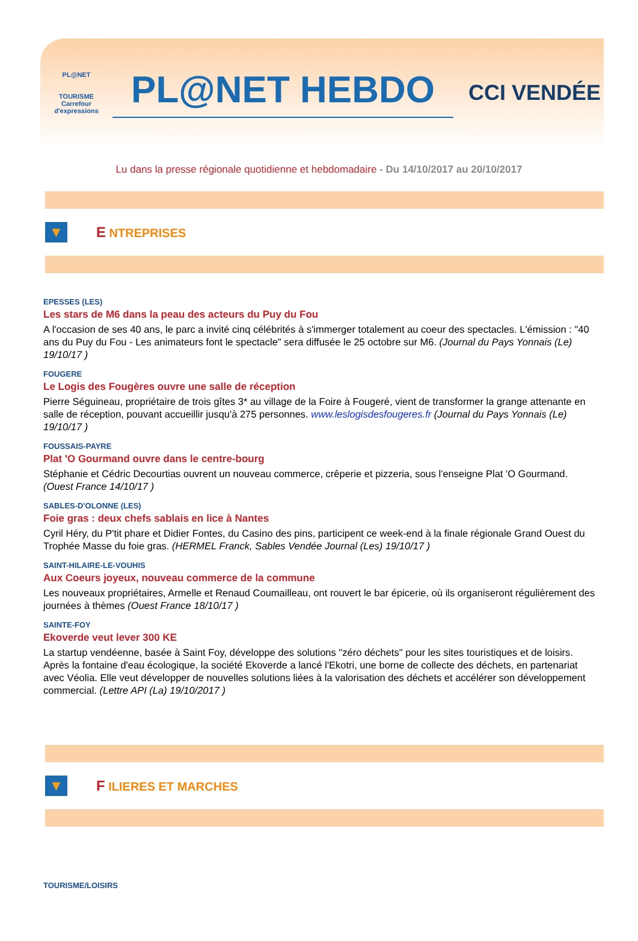PL@NET
TOURISME
Carrefour
d'expressions
PL@NET HEBDO
CCI VENDÉE
Lu dans la presse régionale quotidienne et hebdomadaire - Du 14/10/2017 au 20/10/2017
▼
E NTREPRISES
EPESSES (LES)
Les stars de M6 dans la peau des acteurs du Puy du Fou
A l'occasion de ses 40 ans, le parc a invité cinq célébrités à s'immerger totalement au coeur des spectacles. L'émission : "40 ans du Puy du Fou - Les animateurs font le spectacle" sera diffusée le 25 octobre sur M6. (Journal du Pays Yonnais (Le) 19/10/17 )
FOUGERE
Le Logis des Fougères ouvre une salle de réception
Pierre Séguineau, propriétaire de trois gîtes 3* au village de la Foire à Fougeré, vient de transformer la grange attenante en salle de réception, pouvant accueillir jusqu'à 275 personnes. www.leslogisdesfougeres.fr (Journal du Pays Yonnais (Le) 19/10/17 )
FOUSSAIS-PAYRE
Plat 'O Gourmand ouvre dans le centre-bourg
Stéphanie et Cédric Decourtias ouvrent un nouveau commerce, crêperie et pizzeria, sous l'enseigne Plat 'O Gourmand. (Ouest France 14/10/17 )
SABLES-D'OLONNE (LES)
Foie gras : deux chefs sablais en lice à Nantes
Cyril Héry, du P'tit phare et Didier Fontes, du Casino des pins, participent ce week-end à la finale régionale Grand Ouest du Trophée Masse du foie gras. (HERMEL Franck, Sables Vendée Journal (Les) 19/10/17 )
SAINT-HILAIRE-LE-VOUHIS
Aux Coeurs joyeux, nouveau commerce de la commune
Les nouveaux propriétaires, Armelle et Renaud Coumailleau, ont rouvert le bar épicerie, où ils organiseront régulièrement des journées à thèmes (Ouest France 18/10/17 )
SAINTE-FOY
Ekoverde veut lever 300 KE
La startup vendéenne, basée à Saint Foy, développe des solutions "zéro déchets" pour les sites touristiques et de loisirs. Après la fontaine d'eau écologique, la société Ekoverde a lancé l'Ekotri, une borne de collecte des déchets, en partenariat avec Véolia. Elle veut développer de nouvelles solutions liées à la valorisation des déchets et accélérer son développement commercial. (Lettre API (La) 19/10/2017 )
▼
F ILIERES ET MARCHES
TOURISME/LOISIRS